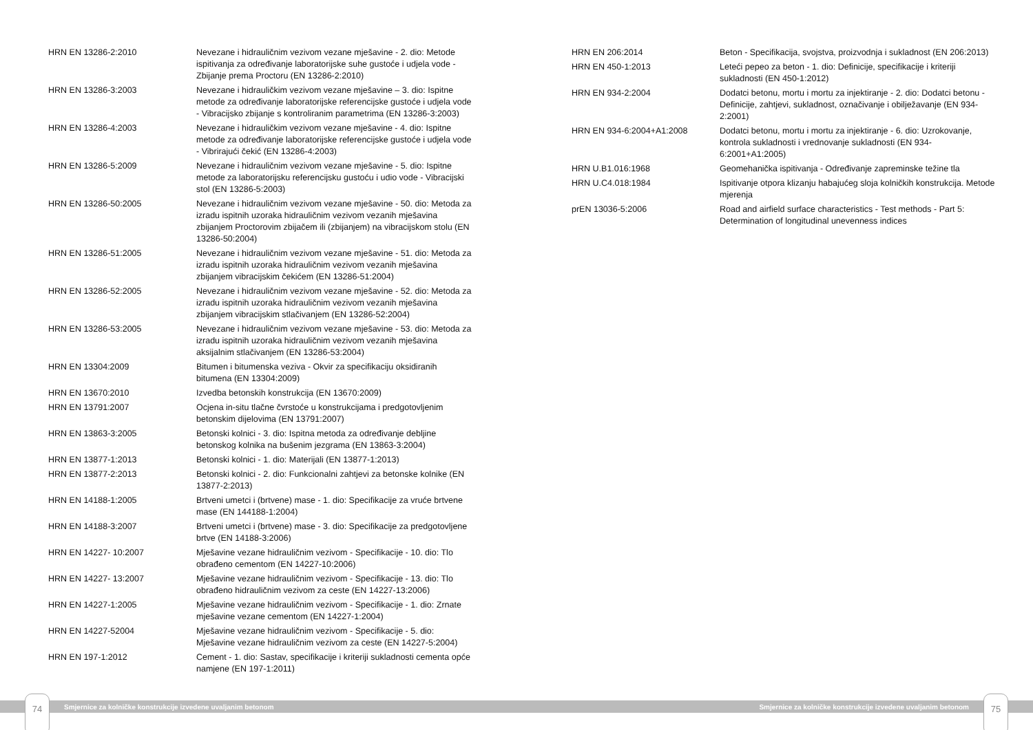| HRN EN 13286-2:2010 | Nevezane i hidrauličnim vezivom vezane mješavine - 2. dio: Metode ispitivanja za određivanje laboratorijske suhe gustoće i udjela vode - Zbijanje prema Proctoru (EN 13286-2:2010) |
| HRN EN 13286-3:2003 | Nevezane i hidrauličkim vezivom vezane mješavine – 3. dio: Ispitne metode za određivanje laboratorijske referencijske gustoće i udjela vode - Vibracijsko zbijanje s kontroliranim parametrima (EN 13286-3:2003) |
| HRN EN 13286-4:2003 | Nevezane i hidrauličkim vezivom vezane mješavine - 4. dio: Ispitne metode za određivanje laboratorijske referencijske gustoće i udjela vode - Vibrirajući čekić (EN 13286-4:2003) |
| HRN EN 13286-5:2009 | Nevezane i hidrauličnim vezivom vezane mješavine - 5. dio: Ispitne metode za laboratorijsku referencijsku gustoću i udio vode - Vibracijski stol (EN 13286-5:2003) |
| HRN EN 13286-50:2005 | Nevezane i hidrauličnim vezivom vezane mješavine - 50. dio: Metoda za izradu ispitnih uzoraka hidrauličnim vezivom vezanih mješavina zbijanjem Proctorovim zbijačem ili (zbijanjem) na vibracijskom stolu (EN 13286-50:2004) |
| HRN EN 13286-51:2005 | Nevezane i hidrauličnim vezivom vezane mješavine - 51. dio: Metoda za izradu ispitnih uzoraka hidrauličnim vezivom vezanih mješavina zbijanjem vibracijskim čekićem (EN 13286-51:2004) |
| HRN EN 13286-52:2005 | Nevezane i hidrauličnim vezivom vezane mješavine - 52. dio: Metoda za izradu ispitnih uzoraka hidrauličnim vezivom vezanih mješavina zbijanjem vibracijskim stlačivanjem (EN 13286-52:2004) |
| HRN EN 13286-53:2005 | Nevezane i hidrauličnim vezivom vezane mješavine - 53. dio: Metoda za izradu ispitnih uzoraka hidrauličnim vezivom vezanih mješavina aksijalnim stlačivanjem (EN 13286-53:2004) |
| HRN EN 13304:2009 | Bitumen i bitumenska veziva - Okvir za specifikaciju oksidiranih bitumena (EN 13304:2009) |
| HRN EN 13670:2010 | Izvedba betonskih konstrukcija (EN 13670:2009) |
| HRN EN 13791:2007 | Ocjena in-situ tlačne čvrstoće u konstrukcijama i predgotovljenim betonskim dijelovima (EN 13791:2007) |
| HRN EN 13863-3:2005 | Betonski kolnici - 3. dio: Ispitna metoda za određivanje debljine betonskog kolnika na bušenim jezgrama (EN 13863-3:2004) |
| HRN EN 13877-1:2013 | Betonski kolnici - 1. dio: Materijali (EN 13877-1:2013) |
| HRN EN 13877-2:2013 | Betonski kolnici - 2. dio: Funkcionalni zahtjevi za betonske kolnike (EN 13877-2:2013) |
| HRN EN 14188-1:2005 | Brtveni umetci i (brtvene) mase - 1. dio: Specifikacije za vruće brtvene mase (EN 144188-1:2004) |
| HRN EN 14188-3:2007 | Brtveni umetci i (brtvene) mase - 3. dio: Specifikacije za predgotovljene brtve (EN 14188-3:2006) |
| HRN EN 14227- 10:2007 | Mješavine vezane hidrauličnim vezivom - Specifikacije - 10. dio: Tlo obrađeno cementom (EN 14227-10:2006) |
| HRN EN 14227- 13:2007 | Mješavine vezane hidrauličnim vezivom - Specifikacije - 13. dio: Tlo obrađeno hidrauličnim vezivom za ceste (EN 14227-13:2006) |
| HRN EN 14227-1:2005 | Mješavine vezane hidrauličnim vezivom - Specifikacije - 1. dio: Zrnate mješavine vezane cementom (EN 14227-1:2004) |
| HRN EN 14227-52004 | Mješavine vezane hidrauličnim vezivom - Specifikacije - 5. dio: Mješavine vezane hidrauličnim vezivom za ceste (EN 14227-5:2004) |
| HRN EN 197-1:2012 | Cement - 1. dio: Sastav, specifikacije i kriteriji sukladnosti cementa opće namjene (EN 197-1:2011) |
| HRN EN 206:2014 | Beton - Specifikacija, svojstva, proizvodnja i sukladnost (EN 206:2013) |
| HRN EN 450-1:2013 | Leteći pepeo za beton - 1. dio: Definicije, specifikacije i kriteriji sukladnosti (EN 450-1:2012) |
| HRN EN 934-2:2004 | Dodatci betonu, mortu i mortu za injektiranje - 2. dio: Dodatci betonu - Definicije, zahtjevi, sukladnost, označivanje i obilježavanje (EN 934-2:2001) |
| HRN EN 934-6:2004+A1:2008 | Dodatci betonu, mortu i mortu za injektiranje - 6. dio: Uzrokovanje, kontrola sukladnosti i vrednovanje sukladnosti (EN 934-6:2001+A1:2005) |
| HRN U.B1.016:1968 | Geomehanička ispitivanja - Određivanje zapreminske težine tla |
| HRN U.C4.018:1984 | Ispitivanje otpora klizanju habajućeg sloja kolničkih konstrukcija. Metode mjerenja |
| prEN 13036-5:2006 | Road and airfield surface characteristics - Test methods - Part 5: Determination of longitudinal unevenness indices |
Smjernice za kolničke konstrukcije izvedene uvaljanim betonom Smjernice za kolničke konstrukcije izvedene uvaljanim betonom
74 75